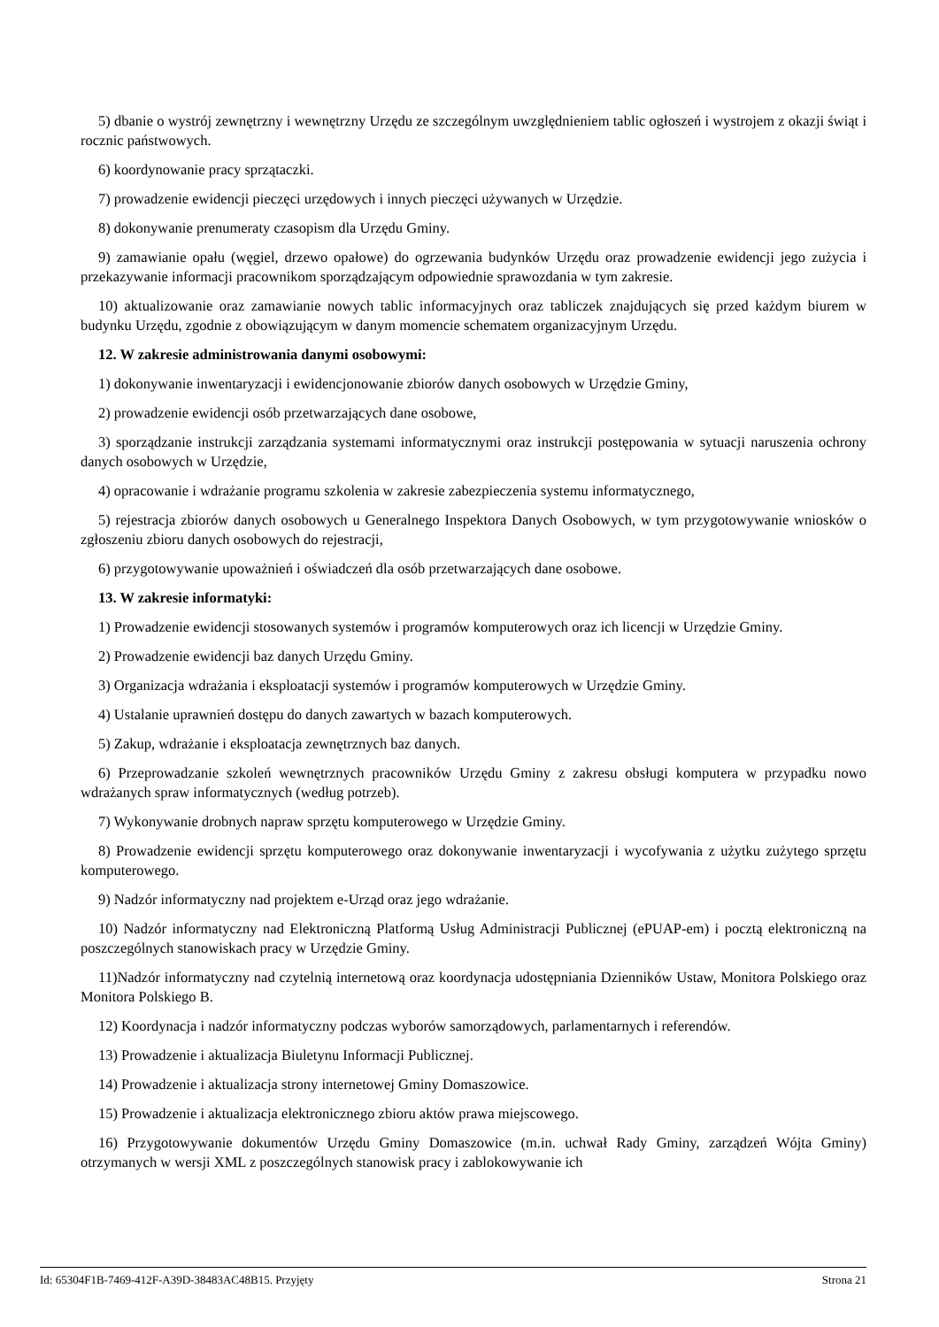5) dbanie o wystrój zewnętrzny i wewnętrzny Urzędu ze szczególnym uwzględnieniem tablic ogłoszeń i wystrojem z okazji świąt i rocznic państwowych.
6) koordynowanie pracy sprzątaczki.
7) prowadzenie ewidencji pieczęci urzędowych i innych pieczęci używanych w Urzędzie.
8) dokonywanie prenumeraty czasopism dla Urzędu Gminy.
9) zamawianie opału (węgiel, drzewo opałowe) do ogrzewania budynków Urzędu oraz prowadzenie ewidencji jego zużycia i przekazywanie informacji pracownikom sporządzającym odpowiednie sprawozdania w tym zakresie.
10) aktualizowanie oraz zamawianie nowych tablic informacyjnych oraz tabliczek znajdujących się przed każdym biurem w budynku Urzędu, zgodnie z obowiązującym w danym momencie schematem organizacyjnym Urzędu.
12. W zakresie administrowania danymi osobowymi:
1) dokonywanie inwentaryzacji i ewidencjonowanie zbiorów danych osobowych w Urzędzie Gminy,
2) prowadzenie ewidencji osób przetwarzających dane osobowe,
3) sporządzanie instrukcji zarządzania systemami informatycznymi oraz instrukcji postępowania w sytuacji naruszenia ochrony danych osobowych w Urzędzie,
4) opracowanie i wdrażanie programu szkolenia w zakresie zabezpieczenia systemu informatycznego,
5) rejestracja zbiorów danych osobowych u Generalnego Inspektora Danych Osobowych, w tym przygotowywanie wniosków o zgłoszeniu zbioru danych osobowych do rejestracji,
6) przygotowywanie upoważnień i oświadczeń dla osób przetwarzających dane osobowe.
13. W zakresie informatyki:
1) Prowadzenie ewidencji stosowanych systemów i programów komputerowych oraz ich licencji w Urzędzie Gminy.
2) Prowadzenie ewidencji baz danych Urzędu Gminy.
3) Organizacja wdrażania i eksploatacji systemów i programów komputerowych w Urzędzie Gminy.
4) Ustalanie uprawnień dostępu do danych zawartych w bazach komputerowych.
5) Zakup, wdrażanie i eksploatacja zewnętrznych baz danych.
6) Przeprowadzanie szkoleń wewnętrznych pracowników Urzędu Gminy z zakresu obsługi komputera w przypadku nowo wdrażanych spraw informatycznych (według potrzeb).
7) Wykonywanie drobnych napraw sprzętu komputerowego w Urzędzie Gminy.
8) Prowadzenie ewidencji sprzętu komputerowego oraz dokonywanie inwentaryzacji i wycofywania z użytku zużytego sprzętu komputerowego.
9) Nadzór informatyczny nad projektem e-Urząd oraz jego wdrażanie.
10) Nadzór informatyczny nad Elektroniczną Platformą Usług Administracji Publicznej (ePUAP-em) i pocztą elektroniczną na poszczególnych stanowiskach pracy w Urzędzie Gminy.
11)Nadzór informatyczny nad czytelnią internetową oraz koordynacja udostępniania Dzienników Ustaw, Monitora Polskiego oraz Monitora Polskiego B.
12) Koordynacja i nadzór informatyczny podczas wyborów samorządowych, parlamentarnych i referendów.
13) Prowadzenie i aktualizacja Biuletynu Informacji Publicznej.
14) Prowadzenie i aktualizacja strony internetowej Gminy Domaszowice.
15) Prowadzenie i aktualizacja elektronicznego zbioru aktów prawa miejscowego.
16) Przygotowywanie dokumentów Urzędu Gminy Domaszowice (m.in. uchwał Rady Gminy, zarządzeń Wójta Gminy) otrzymanych w wersji XML z poszczególnych stanowisk pracy i zablokowywanie ich
Id: 65304F1B-7469-412F-A39D-38483AC48B15. Przyjęty Strona 21